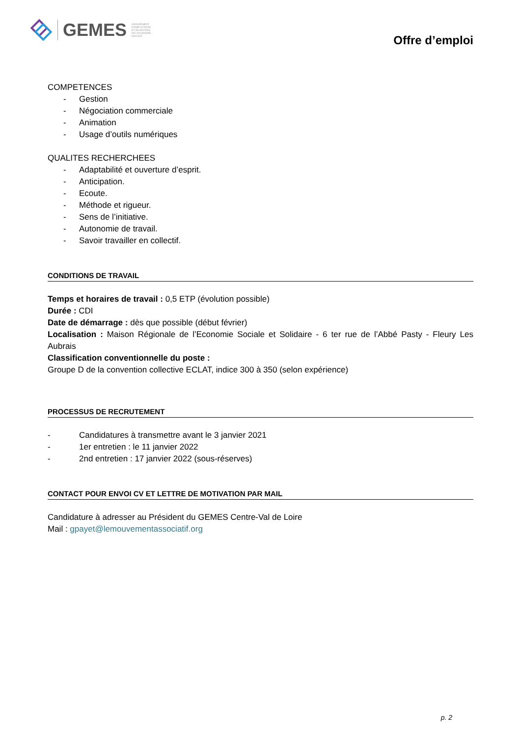GEMES
GROUPEMENT
D'EMPLOYEURS
ET DE MOYENS
DE L'ECONOMIE
SOCIALE
Offre d’emploi
COMPETENCES
- Gestion
- Négociation commerciale
- Animation
- Usage d’outils numériques
QUALITES RECHERCHEES
- Adaptabilité et ouverture d’esprit.
- Anticipation.
- Ecoute.
- Méthode et rigueur.
- Sens de l’initiative.
- Autonomie de travail.
- Savoir travailler en collectif.
CONDITIONS DE TRAVAIL
Temps et horaires de travail : 0,5 ETP (évolution possible)
Durée : CDI
Date de démarrage : dès que possible (début février)
Localisation : Maison Régionale de l’Economie Sociale et Solidaire - 6 ter rue de l’Abbé Pasty - Fleury Les Aubrais
Classification conventionnelle du poste :
Groupe D de la convention collective ECLAT, indice 300 à 350 (selon expérience)
PROCESSUS DE RECRUTEMENT
- Candidatures à transmettre avant le 3 janvier 2021
- 1er entretien : le 11 janvier 2022
- 2nd entretien : 17 janvier 2022 (sous-réserves)
CONTACT POUR ENVOI CV ET LETTRE DE MOTIVATION PAR MAIL
Candidature à adresser au Président du GEMES Centre-Val de Loire
Mail : gpayet@lemouvementassociatif.org
p. 2